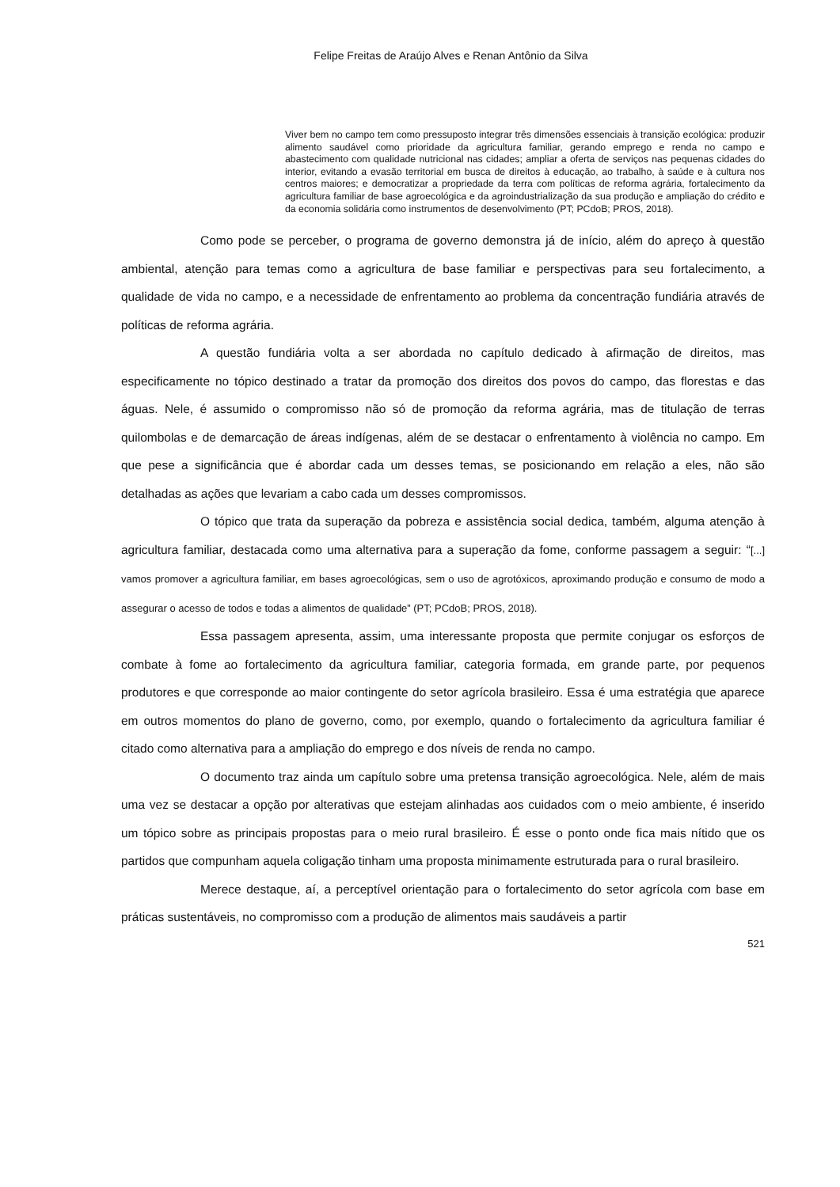Felipe Freitas de Araújo Alves e Renan Antônio da Silva
Viver bem no campo tem como pressuposto integrar três dimensões essenciais à transição ecológica: produzir alimento saudável como prioridade da agricultura familiar, gerando emprego e renda no campo e abastecimento com qualidade nutricional nas cidades; ampliar a oferta de serviços nas pequenas cidades do interior, evitando a evasão territorial em busca de direitos à educação, ao trabalho, à saúde e à cultura nos centros maiores; e democratizar a propriedade da terra com políticas de reforma agrária, fortalecimento da agricultura familiar de base agroecológica e da agroindustrialização da sua produção e ampliação do crédito e da economia solidária como instrumentos de desenvolvimento (PT; PCdoB; PROS, 2018).
Como pode se perceber, o programa de governo demonstra já de início, além do apreço à questão ambiental, atenção para temas como a agricultura de base familiar e perspectivas para seu fortalecimento, a qualidade de vida no campo, e a necessidade de enfrentamento ao problema da concentração fundiária através de políticas de reforma agrária.
A questão fundiária volta a ser abordada no capítulo dedicado à afirmação de direitos, mas especificamente no tópico destinado a tratar da promoção dos direitos dos povos do campo, das florestas e das águas. Nele, é assumido o compromisso não só de promoção da reforma agrária, mas de titulação de terras quilombolas e de demarcação de áreas indígenas, além de se destacar o enfrentamento à violência no campo. Em que pese a significância que é abordar cada um desses temas, se posicionando em relação a eles, não são detalhadas as ações que levariam a cabo cada um desses compromissos.
O tópico que trata da superação da pobreza e assistência social dedica, também, alguma atenção à agricultura familiar, destacada como uma alternativa para a superação da fome, conforme passagem a seguir: “[...] vamos promover a agricultura familiar, em bases agroecológicas, sem o uso de agrotóxicos, aproximando produção e consumo de modo a assegurar o acesso de todos e todas a alimentos de qualidade” (PT; PCdoB; PROS, 2018).
Essa passagem apresenta, assim, uma interessante proposta que permite conjugar os esforços de combate à fome ao fortalecimento da agricultura familiar, categoria formada, em grande parte, por pequenos produtores e que corresponde ao maior contingente do setor agrícola brasileiro. Essa é uma estratégia que aparece em outros momentos do plano de governo, como, por exemplo, quando o fortalecimento da agricultura familiar é citado como alternativa para a ampliação do emprego e dos níveis de renda no campo.
O documento traz ainda um capítulo sobre uma pretensa transição agroecológica. Nele, além de mais uma vez se destacar a opção por alterativas que estejam alinhadas aos cuidados com o meio ambiente, é inserido um tópico sobre as principais propostas para o meio rural brasileiro. É esse o ponto onde fica mais nítido que os partidos que compunham aquela coligação tinham uma proposta minimamente estruturada para o rural brasileiro.
Merece destaque, aí, a perceptível orientação para o fortalecimento do setor agrícola com base em práticas sustentáveis, no compromisso com a produção de alimentos mais saudáveis a partir
521